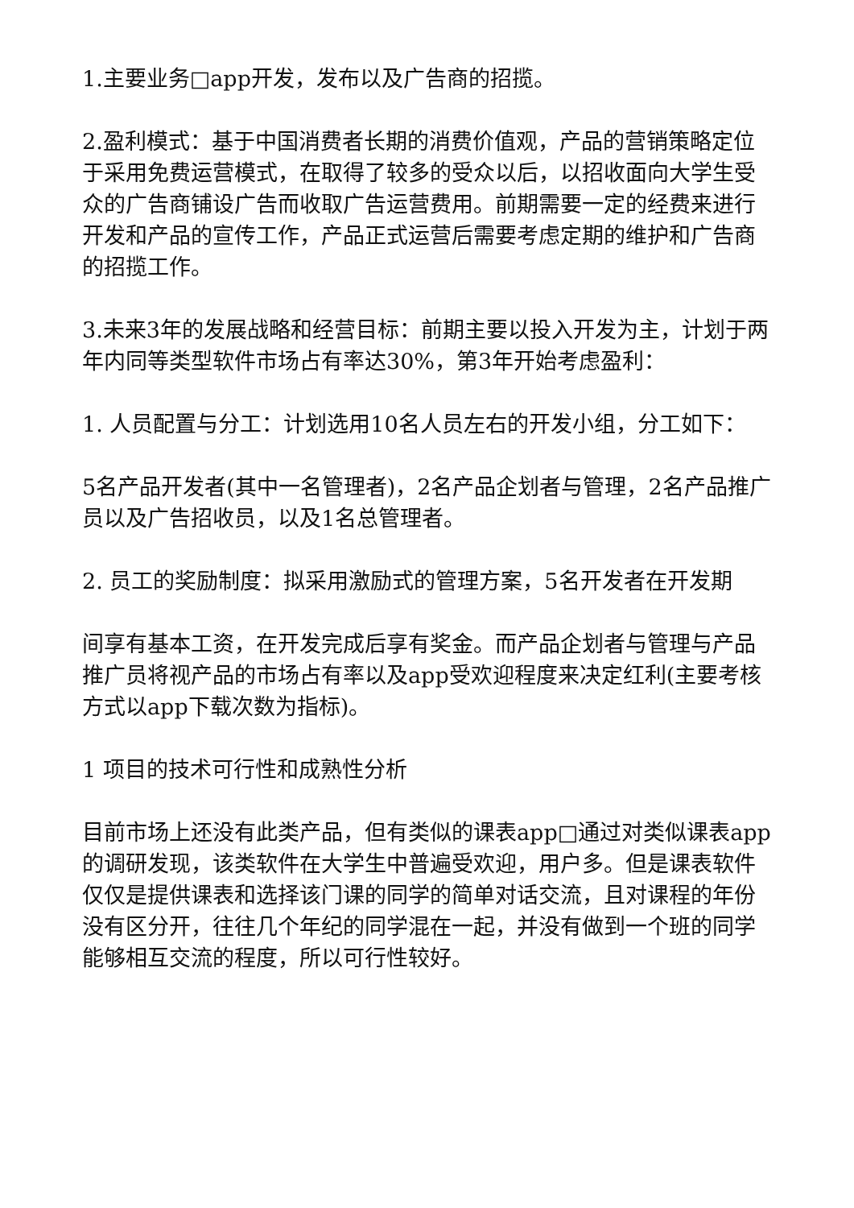1.主要业务□app开发，发布以及广告商的招揽。
2.盈利模式：基于中国消费者长期的消费价值观，产品的营销策略定位于采用免费运营模式，在取得了较多的受众以后，以招收面向大学生受众的广告商铺设广告而收取广告运营费用。前期需要一定的经费来进行开发和产品的宣传工作，产品正式运营后需要考虑定期的维护和广告商的招揽工作。
3.未来3年的发展战略和经营目标：前期主要以投入开发为主，计划于两年内同等类型软件市场占有率达30%，第3年开始考虑盈利：
1. 人员配置与分工：计划选用10名人员左右的开发小组，分工如下：
5名产品开发者(其中一名管理者)，2名产品企划者与管理，2名产品推广员以及广告招收员，以及1名总管理者。
2. 员工的奖励制度：拟采用激励式的管理方案，5名开发者在开发期
间享有基本工资，在开发完成后享有奖金。而产品企划者与管理与产品推广员将视产品的市场占有率以及app受欢迎程度来决定红利(主要考核方式以app下载次数为指标)。
1 项目的技术可行性和成熟性分析
目前市场上还没有此类产品，但有类似的课表app□通过对类似课表app的调研发现，该类软件在大学生中普遍受欢迎，用户多。但是课表软件仅仅是提供课表和选择该门课的同学的简单对话交流，且对课程的年份没有区分开，往往几个年纪的同学混在一起，并没有做到一个班的同学能够相互交流的程度，所以可行性较好。